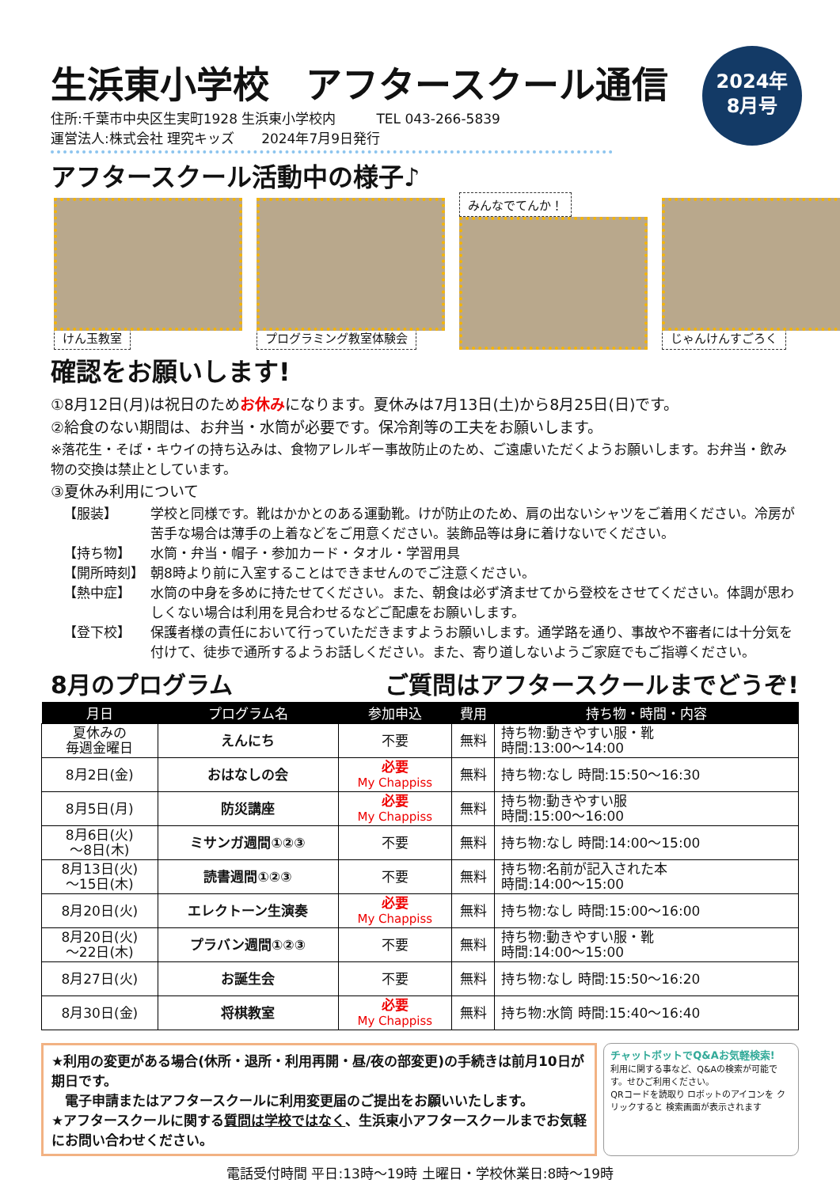生浜東小学校　アフタースクール通信
2024年
8月号
住所:千葉市中央区生実町1928 生浜東小学校内　　　TEL 043-266-5839
運営法人:株式会社 理究キッズ　　2024年7月9日発行
アフタースクール活動中の様子♪
けん玉教室 プログラミング教室体験会 みんなでてんか！ じゃんけんすごろく
確認をお願いします!
①8月12日(月)は祝日のためお休みになります。夏休みは7月13日(土)から8月25日(日)です。
②給食のない期間は、お弁当・水筒が必要です。保冷剤等の工夫をお願いします。
※落花生・そば・キウイの持ち込みは、食物アレルギー事故防止のため、ご遠慮いただくようお願いします。お弁当・飲み物の交換は禁止としています。
③夏休み利用について
【服装】 学校と同様です。靴はかかとのある運動靴。けが防止のため、肩の出ないシャツをご着用ください。冷房が苦手な場合は薄手の上着などをご用意ください。装飾品等は身に着けないでください。
【持ち物】 水筒・弁当・帽子・参加カード・タオル・学習用具
【開所時刻】 朝8時より前に入室することはできませんのでご注意ください。
【熱中症】 水筒の中身を多めに持たせてください。また、朝食は必ず済ませてから登校をさせてください。体調が思わしくない場合は利用を見合わせるなどご配慮をお願いします。
【登下校】 保護者様の責任において行っていただきますようお願いします。通学路を通り、事故や不審者には十分気を付けて、徒歩で通所するようお話しください。また、寄り道しないようご家庭でもご指導ください。
8月のプログラム ご質問はアフタースクールまでどうぞ!
| 月日 | プログラム名 | 参加申込 | 費用 | 持ち物・時間・内容 |
| --- | --- | --- | --- | --- |
| 夏休みの 毎週金曜日 | えんにち | 不要 | 無料 | 持ち物:動きやすい服・靴 時間:13:00～14:00 |
| 8月2日(金) | おはなしの会 | 必要 My Chappiss | 無料 | 持ち物:なし 時間:15:50～16:30 |
| 8月5日(月) | 防災講座 | 必要 My Chappiss | 無料 | 持ち物:動きやすい服 時間:15:00～16:00 |
| 8月6日(火) ～8日(木) | ミサンガ週間①②③ | 不要 | 無料 | 持ち物:なし 時間:14:00～15:00 |
| 8月13日(火) ～15日(木) | 読書週間①②③ | 不要 | 無料 | 持ち物:名前が記入された本 時間:14:00～15:00 |
| 8月20日(火) | エレクトーン生演奏 | 必要 My Chappiss | 無料 | 持ち物:なし 時間:15:00～16:00 |
| 8月20日(火) ～22日(木) | プラバン週間①②③ | 不要 | 無料 | 持ち物:動きやすい服・靴 時間:14:00～15:00 |
| 8月27日(火) | お誕生会 | 不要 | 無料 | 持ち物:なし 時間:15:50～16:20 |
| 8月30日(金) | 将棋教室 | 必要 My Chappiss | 無料 | 持ち物:水筒 時間:15:40～16:40 |
★利用の変更がある場合(休所・退所・利用再開・昼/夜の部変更)の手続きは前月10日が期日です。
　電子申請またはアフタースクールに利用変更届のご提出をお願いいたします。
★アフタースクールに関する質問は学校ではなく、生浜東小アフタースクールまでお気軽にお問い合わせください。
チャットボットでQ&Aお気軽検索!
利用に関する事など、Q&Aの検索が可能です。せひご利用ください。
QRコードを読取り ロボットのアイコンを クリックすると 検索画面が表示されます
電話受付時間 平日:13時～19時 土曜日・学校休業日:8時～19時